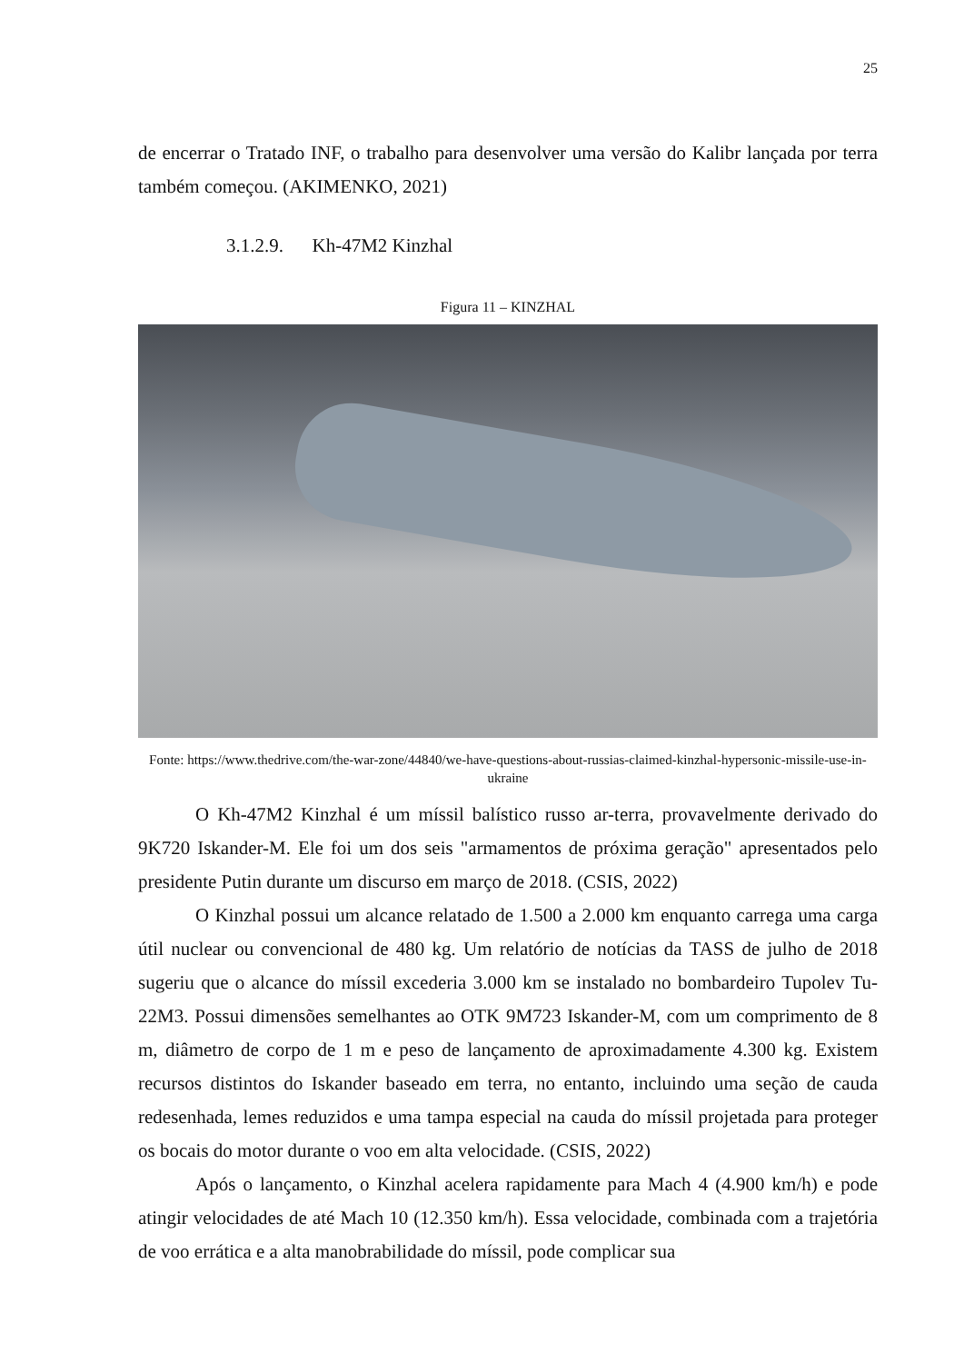25
de encerrar o Tratado INF, o trabalho para desenvolver uma versão do Kalibr lançada por terra também começou. (AKIMENKO, 2021)
3.1.2.9. Kh-47M2 Kinzhal
Figura 11 – KINZHAL
Fonte: https://www.thedrive.com/the-war-zone/44840/we-have-questions-about-russias-claimed-kinzhal-hypersonic-missile-use-in-ukraine
O Kh-47M2 Kinzhal é um míssil balístico russo ar-terra, provavelmente derivado do 9K720 Iskander-M. Ele foi um dos seis "armamentos de próxima geração" apresentados pelo presidente Putin durante um discurso em março de 2018. (CSIS, 2022)
O Kinzhal possui um alcance relatado de 1.500 a 2.000 km enquanto carrega uma carga útil nuclear ou convencional de 480 kg. Um relatório de notícias da TASS de julho de 2018 sugeriu que o alcance do míssil excederia 3.000 km se instalado no bombardeiro Tupolev Tu-22M3. Possui dimensões semelhantes ao OTK 9M723 Iskander-M, com um comprimento de 8 m, diâmetro de corpo de 1 m e peso de lançamento de aproximadamente 4.300 kg. Existem recursos distintos do Iskander baseado em terra, no entanto, incluindo uma seção de cauda redesenhada, lemes reduzidos e uma tampa especial na cauda do míssil projetada para proteger os bocais do motor durante o voo em alta velocidade. (CSIS, 2022)
Após o lançamento, o Kinzhal acelera rapidamente para Mach 4 (4.900 km/h) e pode atingir velocidades de até Mach 10 (12.350 km/h). Essa velocidade, combinada com a trajetória de voo errática e a alta manobrabilidade do míssil, pode complicar sua